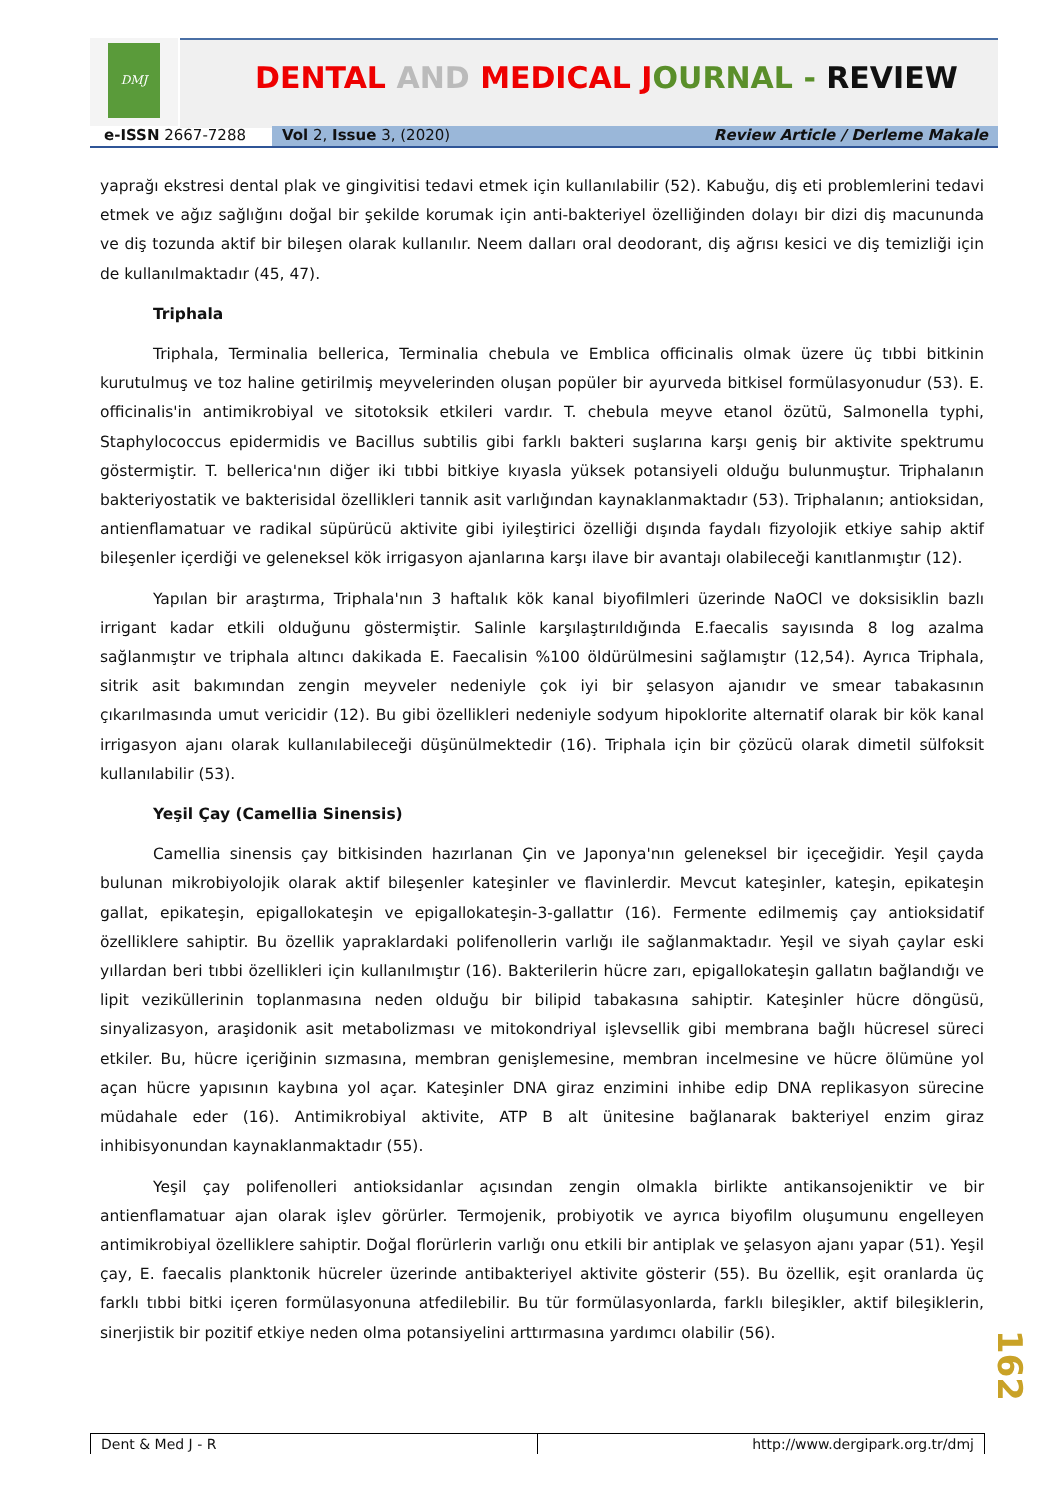DMJ
DENTAL AND MEDICAL JOURNAL - REVIEW
e-ISSN 2667-7288 Vol 2, Issue 3, (2020) Review Article / Derleme Makale
yaprağı ekstresi dental plak ve gingivitisi tedavi etmek için kullanılabilir (52). Kabuğu, diş eti problemlerini tedavi etmek ve ağız sağlığını doğal bir şekilde korumak için anti-bakteriyel özelliğinden dolayı bir dizi diş macununda ve diş tozunda aktif bir bileşen olarak kullanılır. Neem dalları oral deodorant, diş ağrısı kesici ve diş temizliği için de kullanılmaktadır (45, 47).
Triphala
Triphala, Terminalia bellerica, Terminalia chebula ve Emblica officinalis olmak üzere üç tıbbi bitkinin kurutulmuş ve toz haline getirilmiş meyvelerinden oluşan popüler bir ayurveda bitkisel formülasyonudur (53). E. officinalis'in antimikrobiyal ve sitotoksik etkileri vardır. T. chebula meyve etanol özütü, Salmonella typhi, Staphylococcus epidermidis ve Bacillus subtilis gibi farklı bakteri suşlarına karşı geniş bir aktivite spektrumu göstermiştir. T. bellerica'nın diğer iki tıbbi bitkiye kıyasla yüksek potansiyeli olduğu bulunmuştur. Triphalanın bakteriyostatik ve bakterisidal özellikleri tannik asit varlığından kaynaklanmaktadır (53). Triphalanın; antioksidan, antienflamatuar ve radikal süpürücü aktivite gibi iyileştirici özelliği dışında faydalı fizyolojik etkiye sahip aktif bileşenler içerdiği ve geleneksel kök irrigasyon ajanlarına karşı ilave bir avantajı olabileceği kanıtlanmıştır (12).
Yapılan bir araştırma, Triphala'nın 3 haftalık kök kanal biyofilmleri üzerinde NaOCl ve doksisiklin bazlı irrigant kadar etkili olduğunu göstermiştir. Salinle karşılaştırıldığında E.faecalis sayısında 8 log azalma sağlanmıştır ve triphala altıncı dakikada E. Faecalisin %100 öldürülmesini sağlamıştır (12,54). Ayrıca Triphala, sitrik asit bakımından zengin meyveler nedeniyle çok iyi bir şelasyon ajanıdır ve smear tabakasının çıkarılmasında umut vericidir (12). Bu gibi özellikleri nedeniyle sodyum hipoklorite alternatif olarak bir kök kanal irrigasyon ajanı olarak kullanılabileceği düşünülmektedir (16). Triphala için bir çözücü olarak dimetil sülfoksit kullanılabilir (53).
Yeşil Çay (Camellia Sinensis)
Camellia sinensis çay bitkisinden hazırlanan Çin ve Japonya'nın geleneksel bir içeceğidir. Yeşil çayda bulunan mikrobiyolojik olarak aktif bileşenler kateşinler ve flavinlerdir. Mevcut kateşinler, kateşin, epikateşin gallat, epikateşin, epigallokateşin ve epigallokateşin-3-gallattır (16). Fermente edilmemiş çay antioksidatif özelliklere sahiptir. Bu özellik yapraklardaki polifenollerin varlığı ile sağlanmaktadır. Yeşil ve siyah çaylar eski yıllardan beri tıbbi özellikleri için kullanılmıştır (16). Bakterilerin hücre zarı, epigallokateşin gallatın bağlandığı ve lipit veziküllerinin toplanmasına neden olduğu bir bilipid tabakasına sahiptir. Kateşinler hücre döngüsü, sinyalizasyon, araşidonik asit metabolizması ve mitokondriyal işlevsellik gibi membrana bağlı hücresel süreci etkiler. Bu, hücre içeriğinin sızmasına, membran genişlemesine, membran incelmesine ve hücre ölümüne yol açan hücre yapısının kaybına yol açar. Kateşinler DNA giraz enzimini inhibe edip DNA replikasyon sürecine müdahale eder (16). Antimikrobiyal aktivite, ATP B alt ünitesine bağlanarak bakteriyel enzim giraz inhibisyonundan kaynaklanmaktadır (55).
Yeşil çay polifenolleri antioksidanlar açısından zengin olmakla birlikte antikansojeniktir ve bir antienflamatuar ajan olarak işlev görürler. Termojenik, probiyotik ve ayrıca biyofilm oluşumunu engelleyen antimikrobiyal özelliklere sahiptir. Doğal florürlerin varlığı onu etkili bir antiplak ve şelasyon ajanı yapar (51). Yeşil çay, E. faecalis planktonik hücreler üzerinde antibakteriyel aktivite gösterir (55). Bu özellik, eşit oranlarda üç farklı tıbbi bitki içeren formülasyonuna atfedilebilir. Bu tür formülasyonlarda, farklı bileşikler, aktif bileşiklerin, sinerjistik bir pozitif etkiye neden olma potansiyelini arttırmasına yardımcı olabilir (56).
162
Dent & Med J - R http://www.dergipark.org.tr/dmj